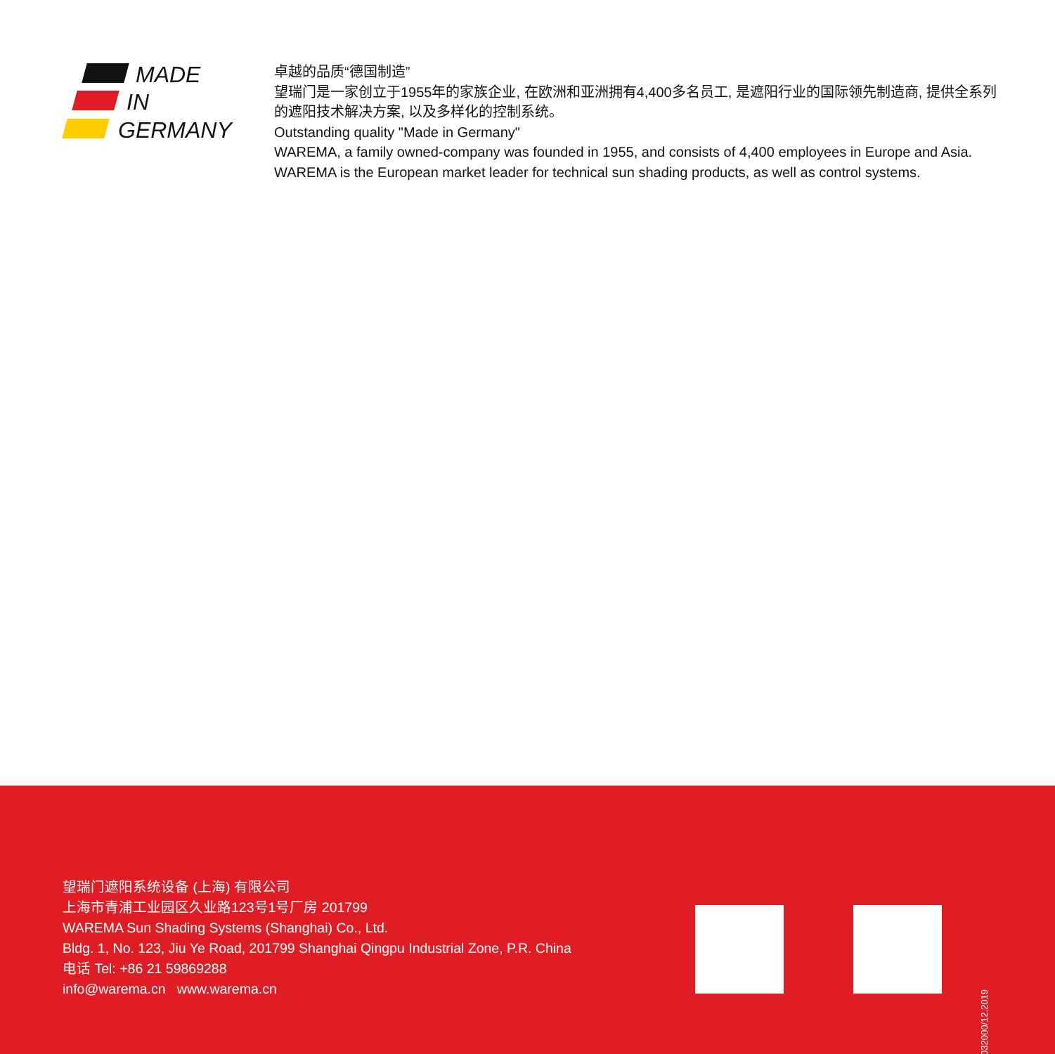MADE
IN
GERMANY
卓越的品质“德国制造”
望瑞门是一家创立于1955年的家族企业, 在欧洲和亚洲拥有4,400多名员工, 是遮阳行业的国际领先制造商, 提供全系列的遮阳技术解决方案, 以及多样化的控制系统。
Outstanding quality "Made in Germany"
WAREMA, a family owned-company was founded in 1955, and consists of 4,400 employees in Europe and Asia. WAREMA is the European market leader for technical sun shading products, as well as control systems.
望瑞门遮阳系统设备 (上海) 有限公司
上海市青浦工业园区久业路123号1号厂房 201799
WAREMA Sun Shading Systems (Shanghai) Co., Ltd.
Bldg. 1, No. 123, Jiu Ye Road, 201799 Shanghai Qingpu Industrial Zone, P.R. China
电话 Tel: +86 21 59869288
info@warema.cn www.warema.cn
2032000/12.2019